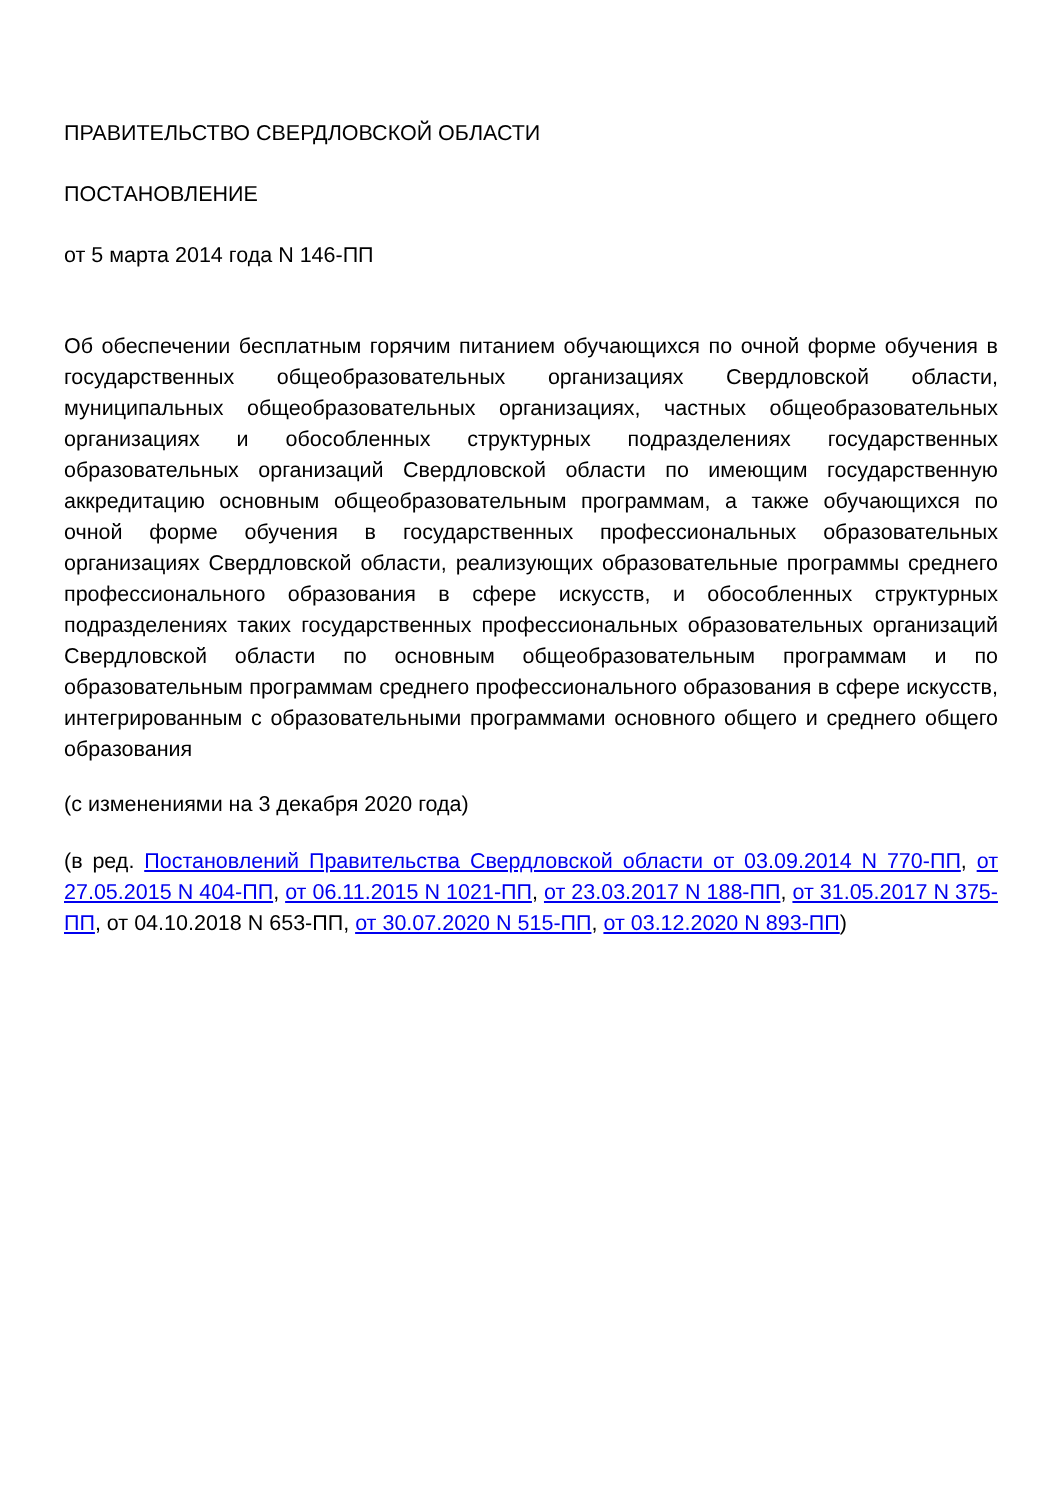ПРАВИТЕЛЬСТВО СВЕРДЛОВСКОЙ ОБЛАСТИ
ПОСТАНОВЛЕНИЕ
от 5 марта 2014 года N 146-ПП
Об обеспечении бесплатным горячим питанием обучающихся по очной форме обучения в государственных общеобразовательных организациях Свердловской области, муниципальных общеобразовательных организациях, частных общеобразовательных организациях и обособленных структурных подразделениях государственных образовательных организаций Свердловской области по имеющим государственную аккредитацию основным общеобразовательным программам, а также обучающихся по очной форме обучения в государственных профессиональных образовательных организациях Свердловской области, реализующих образовательные программы среднего профессионального образования в сфере искусств, и обособленных структурных подразделениях таких государственных профессиональных образовательных организаций Свердловской области по основным общеобразовательным программам и по образовательным программам среднего профессионального образования в сфере искусств, интегрированным с образовательными программами основного общего и среднего общего образования
(с изменениями на 3 декабря 2020 года)
(в ред. Постановлений Правительства Свердловской области от 03.09.2014 N 770-ПП, от 27.05.2015 N 404-ПП, от 06.11.2015 N 1021-ПП, от 23.03.2017 N 188-ПП, от 31.05.2017 N 375-ПП, от 04.10.2018 N 653-ПП, от 30.07.2020 N 515-ПП, от 03.12.2020 N 893-ПП)